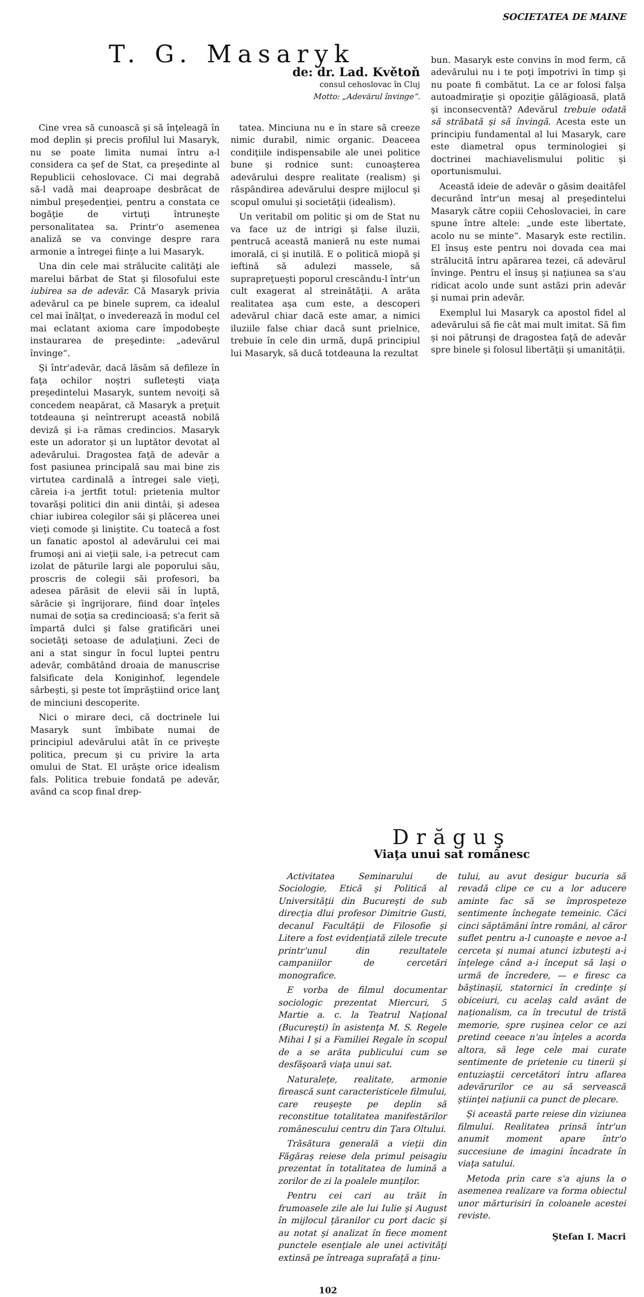SOCIETATEA DE MAINE
T. G. Masaryk
de: dr. Lad. Květoň
consul cehoslovac în Cluj
Motto: „Adevărul învinge“.
Cine vrea să cunoască şi să înţeleagă în mod deplin şi precis profilul lui Masaryk, nu se poate limita numai întru a-l considera ca şef de Stat, ca preşedinte al Republicii cehoslovace. Ci mai degrabă să-l vadă mai deaproape desbrăcat de nimbul preşedenţiei, pentru a constata ce bogăţie de virtuţi întruneşte personalitatea sa. Printr'o asemenea analiză se va convinge despre rara armonie a întregei fiinţe a lui Masaryk.
Una din cele mai strălucite calităţi ale marelui bărbat de Stat şi filosofului este iubirea sa de adevăr. Că Masaryk privia adevărul ca pe binele suprem, ca idealul cel mai înălţat, o invederează în modul cel mai eclatant axioma care împodobeşte instaurarea de preşedinte: „adevărul învinge“.
Şi într'adevăr, dacă lăsăm să defileze în faţa ochilor noştri sufleteşti viaţa preşedintelui Masaryk, suntem nevoiţi să concedem neapărat, că Masaryk a preţuit totdeauna şi neîntrerupt această nobilă deviză şi i-a rămas credincios. Masaryk este un adorator şi un luptător devotat al adevărului. Dragostea faţă de adevăr a fost pasiunea principală sau mai bine zis virtutea cardinală a întregei sale vieţi, căreia i-a jertfit totul: prietenia multor tovarăşi politici din anii dintâi, şi adesea chiar iubirea colegilor săi şi plăcerea unei vieţi comode şi liniştite. Cu toatecă a fost un fanatic apostol al adevărului cei mai frumoşi ani ai vieţii sale, i-a petrecut cam izolat de păturile largi ale poporului său, proscris de colegii săi profesori, ba adesea părăsit de elevii săi în luptă, sărăcie şi îngrijorare, fiind doar înţeles numai de soţia sa credincioasă; s'a ferit să împartă dulci şi false gratificări unei societăţi setoase de adulaţiuni. Zeci de ani a stat singur în focul luptei pentru adevăr, combătând droaia de manuscrise falsificate dela Koniginhof, legendele sârbeşti, şi peste tot împrăştiind orice lanţ de minciuni descoperite.
Nici o mirare deci, că doctrinele lui Masaryk sunt îmbibate numai de principiul adevărului atât în ce priveşte politica, precum şi cu privire la arta omului de Stat. El urăşte orice idealism fals. Politica trebuie fondată pe adevăr, având ca scop final drep-
tatea. Minciuna nu e în stare să creeze nimic durabil, nimic organic. Deaceea condiţiile indispensabile ale unei politice bune şi rodnice sunt: cunoaşterea adevărului despre realitate (realism) şi răspândirea adevărului despre mijlocul şi scopul omului şi societăţii (idealism).
Un veritabil om politic şi om de Stat nu va face uz de intrigi şi false iluzii, pentrucă această manieră nu este numai imorală, ci şi inutilă. E o politică miopă şi ieftină să adulezi massele, să suprapreţueşti poporul crescându-l într'un cult exagerat al streinătăţii. A arăta realitatea aşa cum este, a descoperi adevărul chiar dacă este amar, a nimici iluziile false chiar dacă sunt prielnice, trebuie în cele din urmă, după principiul lui Masaryk, să ducă totdeauna la rezultat
bun. Masaryk este convins în mod ferm, că adevărului nu i te poţi împotrivi în timp şi nu poate fi combătut. La ce ar folosi falşa autoadmiraţie şi opoziţie gălăgioasă, plată şi inconsecventă? Adevărul trebuie odată să străbată şi să învingă. Acesta este un principiu fundamental al lui Masaryk, care este diametral opus terminologiei şi doctrinei machiavelismului politic şi oportunismului.
Această ideie de adevăr o găsim deaităfel decurând într'un mesaj al preşedintelui Masaryk către copiii Cehoslovaciei, în care spune între altele: „unde este libertate, acolo nu se minte“. Masaryk este rectilin. El însuş este pentru noi dovada cea mai strălucită întru apărarea tezei, că adevărul învinge. Pentru el însuş şi naţiunea sa s'au ridicat acolo unde sunt astăzi prin adevăr şi numai prin adevăr.
Exemplul lui Masaryk ca apostol fidel al adevărului să fie cât mai mult imitat. Să fim şi noi pătrunşi de dragostea faţă de adevăr spre binele şi folosul libertăţii şi umanităţii.
Drăguş
Viaţa unui sat românesc
Activitatea Seminarului de Sociologie, Etică şi Politică al Universităţii din Bucureşti de sub direcţia dlui profesor Dimitrie Gusti, decanul Facultăţii de Filosofie şi Litere a fost evidenţiată zilele trecute printr'unul din rezultatele campaniilor de cercetări monografice.
E vorba de filmul documentar sociologic prezentat Miercuri, 5 Martie a. c. la Teatrul Naţional (Bucureşti) în asistenţa M. S. Regele Mihai I şi a Familiei Regale în scopul de a se arăta publicului cum se desfăşoară viaţa unui sat.
Naturaleţe, realitate, armonie firească sunt caracteristicele filmului, care reuşeşte pe deplin să reconstitue totalitatea manifestărilor românescului centru din Ţara Oltului.
Trăsătura generală a vieţii din Făgăraş reiese dela primul peisagiu prezentat în totalitatea de lumină a zorilor de zi la poalele munţilor.
Pentru cei cari au trăit în frumoasele zile ale lui Iulie şi August în mijlocul ţăranilor cu port dacic şi au notat şi analizat în fiece moment punctele esenţiale ale unei activităţi extinsă pe întreaga suprafaţă a ţinu-
tului, au avut desigur bucuria să revadă clipe ce cu a lor aducere aminte fac să se împrospeteze sentimente închegate temeinic. Căci cinci săptămâni între români, al căror suflet pentru a-l cunoaşte e nevoe a-l cerceta şi numai atunci izbuteşti a-i înţelege când a-i început să laşi o urmă de încredere, — e firesc ca băştinaşii, statornici în credinţe şi obiceiuri, cu acelaş cald avânt de naţionalism, ca în trecutul de tristă memorie, spre ruşinea celor ce azi pretind ceeace n'au înţeles a acorda altora, să lege cele mai curate sentimente de prietenie cu tinerii şi entuziaştii cercetători întru aflarea adevărurilor ce au să servească ştiinţei naţiunii ca punct de plecare.
Şi această parte reiese din viziunea filmului. Realitatea prinsă într'un anumit moment apare într'o succesiune de imagini încadrate în viaţa satului.
Metoda prin care s'a ajuns la o asemenea realizare va forma obiectul unor mărturisiri în coloanele acestei reviste.
Ştefan I. Macri
102